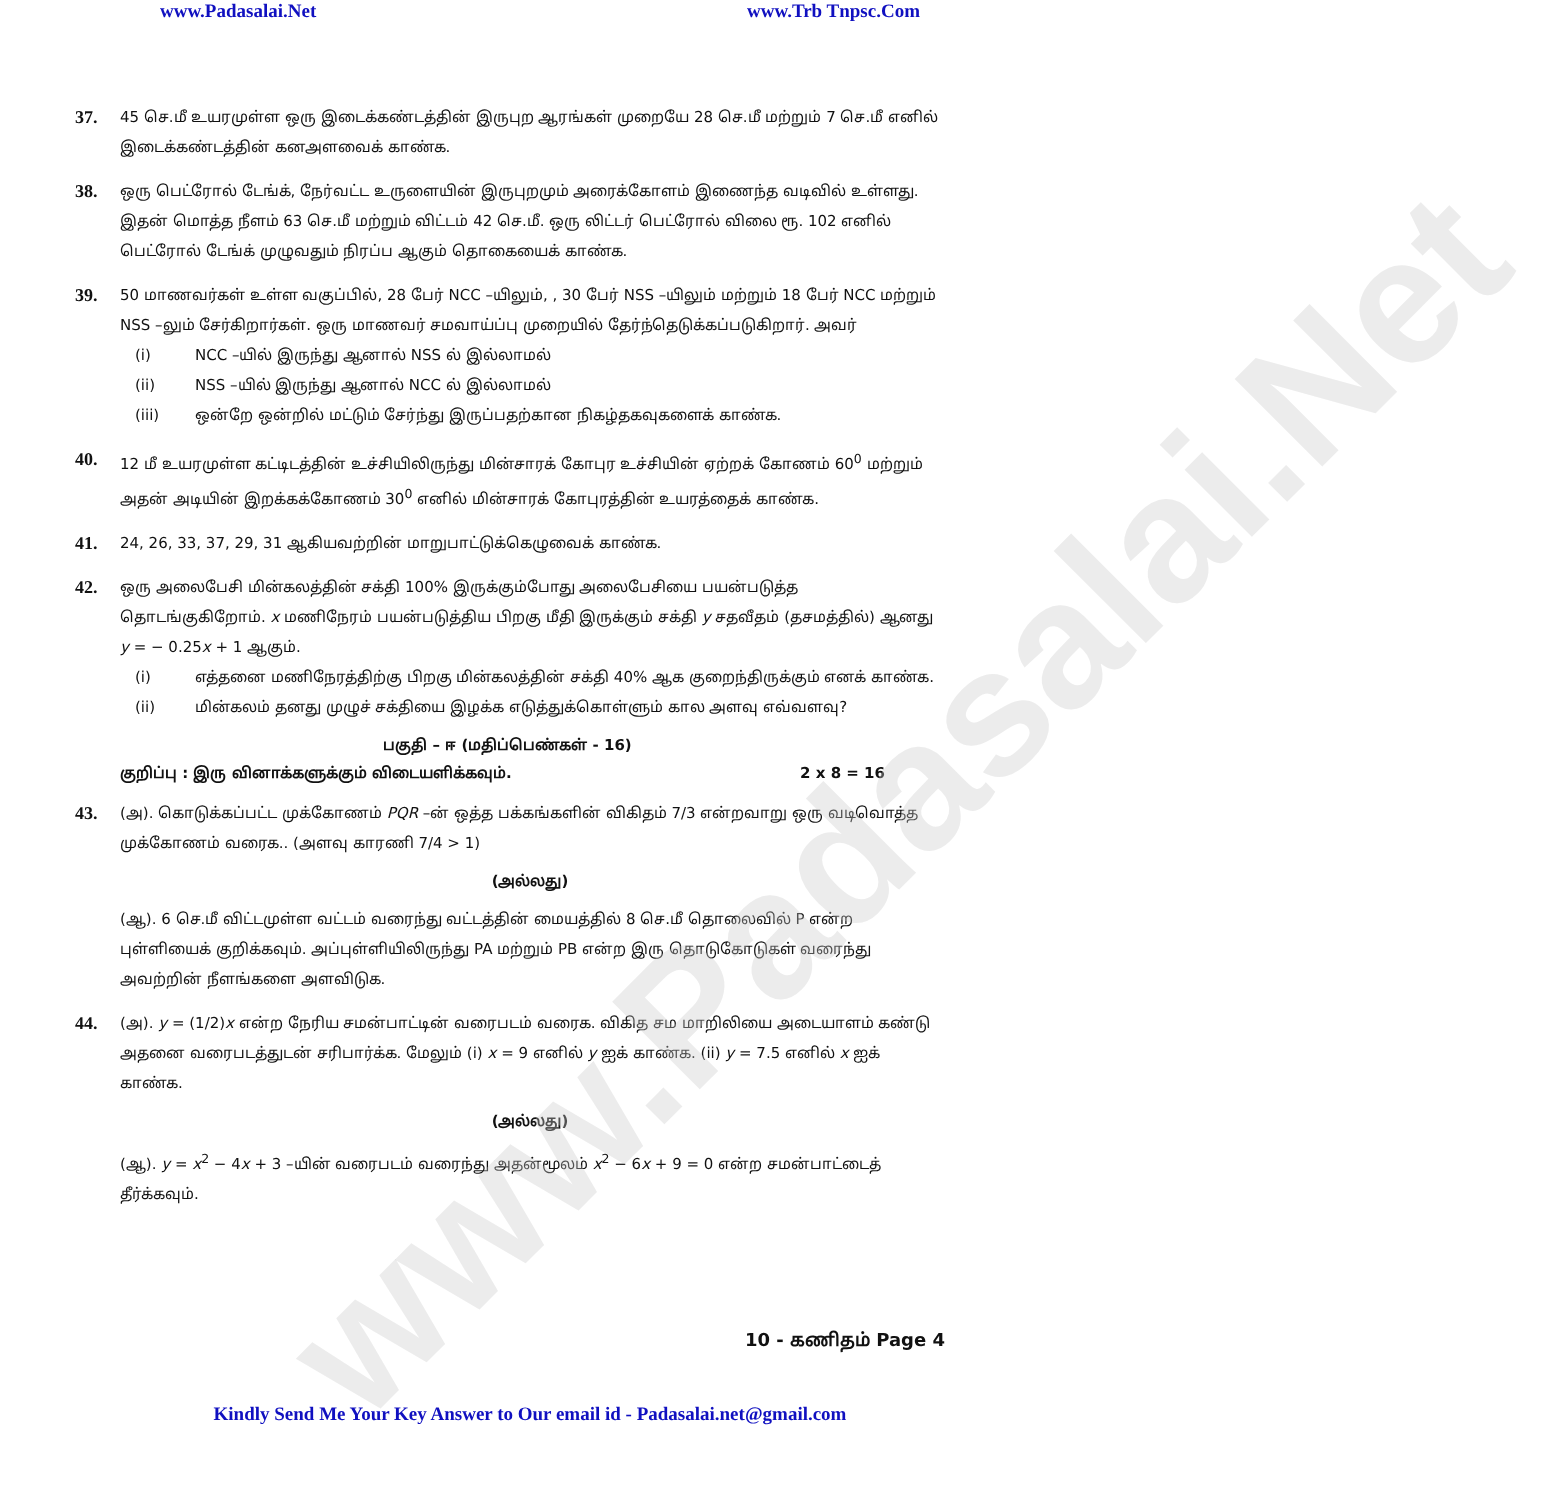www.Padasalai.Net www.Trb Tnpsc.Com
www.Padasalai.Net
37.
45 செ.மீ உயரமுள்ள ஒரு இடைக்கண்டத்தின் இருபுற ஆரங்கள் முறையே 28 செ.மீ மற்றும் 7 செ.மீ எனில் இடைக்கண்டத்தின் கனஅளவைக் காண்க.
38.
ஒரு பெட்ரோல் டேங்க், நேர்வட்ட உருளையின் இருபுறமும் அரைக்கோளம் இணைந்த வடிவில் உள்ளது. இதன் மொத்த நீளம் 63 செ.மீ மற்றும் விட்டம் 42 செ.மீ. ஒரு லிட்டர் பெட்ரோல் விலை ரூ. 102 எனில் பெட்ரோல் டேங்க் முழுவதும் நிரப்ப ஆகும் தொகையைக் காண்க.
39.
50 மாணவர்கள் உள்ள வகுப்பில், 28 பேர் NCC –யிலும், , 30 பேர் NSS –யிலும் மற்றும் 18 பேர் NCC மற்றும் NSS –லும் சேர்கிறார்கள். ஒரு மாணவர் சமவாய்ப்பு முறையில் தேர்ந்தெடுக்கப்படுகிறார். அவர்
(i) NCC –யில் இருந்து ஆனால் NSS ல் இல்லாமல்
(ii) NSS –யில் இருந்து ஆனால் NCC ல் இல்லாமல்
(iii) ஒன்றே ஒன்றில் மட்டும் சேர்ந்து இருப்பதற்கான நிகழ்தகவுகளைக் காண்க.
40.
12 மீ உயரமுள்ள கட்டிடத்தின் உச்சியிலிருந்து மின்சாரக் கோபுர உச்சியின் ஏற்றக் கோணம் 60<sup>0</sup> மற்றும் அதன் அடியின் இறக்கக்கோணம் 30<sup>0</sup> எனில் மின்சாரக் கோபுரத்தின் உயரத்தைக் காண்க.
41.
24, 26, 33, 37, 29, 31 ஆகியவற்றின் மாறுபாட்டுக்கெழுவைக் காண்க.
42.
ஒரு அலைபேசி மின்கலத்தின் சக்தி 100% இருக்கும்போது அலைபேசியை பயன்படுத்த தொடங்குகிறோம். x மணிநேரம் பயன்படுத்திய பிறகு மீதி இருக்கும் சக்தி y சதவீதம் (தசமத்தில்) ஆனது y = − 0.25x + 1 ஆகும்.
(i) எத்தனை மணிநேரத்திற்கு பிறகு மின்கலத்தின் சக்தி 40% ஆக குறைந்திருக்கும் எனக் காண்க.
(ii) மின்கலம் தனது முழுச் சக்தியை இழக்க எடுத்துக்கொள்ளும் கால அளவு எவ்வளவு?
பகுதி – ஈ (மதிப்பெண்கள் - 16)
குறிப்பு : இரு வினாக்களுக்கும் விடையளிக்கவும். 2 x 8 = 16
43.
(அ). கொடுக்கப்பட்ட முக்கோணம் PQR –ன் ஒத்த பக்கங்களின் விகிதம் 7/3 என்றவாறு ஒரு வடிவொத்த முக்கோணம் வரைக.. (அளவு காரணி 7/4 > 1)
(அல்லது)
(ஆ). 6 செ.மீ விட்டமுள்ள வட்டம் வரைந்து வட்டத்தின் மையத்தில் 8 செ.மீ தொலைவில் P என்ற புள்ளியைக் குறிக்கவும். அப்புள்ளியிலிருந்து PA மற்றும் PB என்ற இரு தொடுகோடுகள் வரைந்து அவற்றின் நீளங்களை அளவிடுக.
44.
(அ). y = (1/2)x என்ற நேரிய சமன்பாட்டின் வரைபடம் வரைக. விகித சம மாறிலியை அடையாளம் கண்டு அதனை வரைபடத்துடன் சரிபார்க்க. மேலும் (i) x = 9 எனில் y ஐக் காண்க. (ii) y = 7.5 எனில் x ஐக் காண்க.
(அல்லது)
(ஆ). y = x<sup>2</sup> − 4x + 3 –யின் வரைபடம் வரைந்து அதன்மூலம் x<sup>2</sup> − 6x + 9 = 0 என்ற சமன்பாட்டைத் தீர்க்கவும்.
10 - கணிதம் Page 4
Kindly Send Me Your Key Answer to Our email id - Padasalai.net@gmail.com